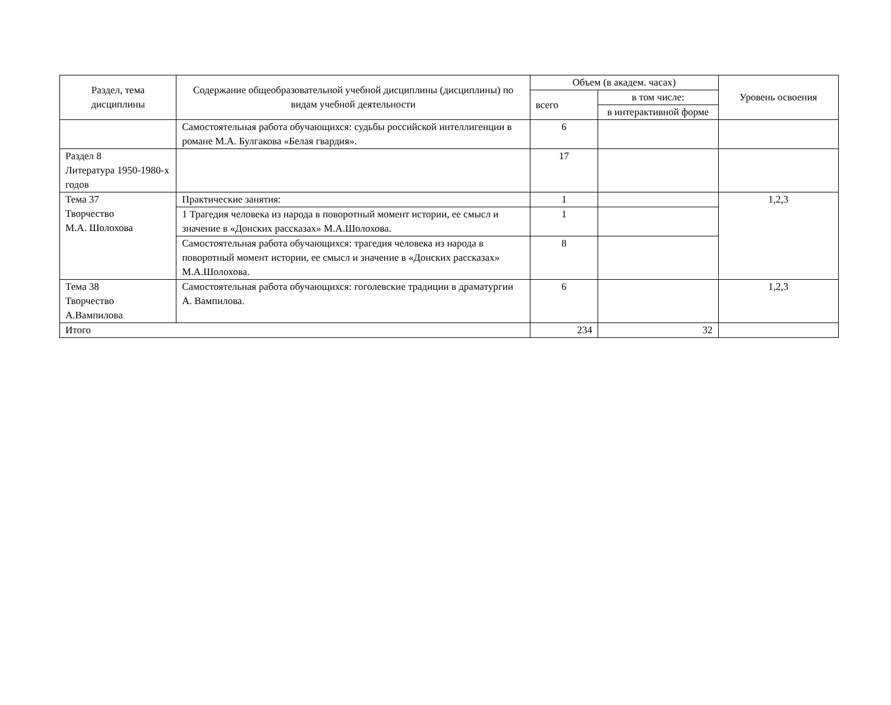| Раздел, тема дисциплины | Содержание общеобразовательной учебной дисциплины (дисциплины) по видам учебной деятельности | Объем (в академ. часах) | | Уровень освоения |
| --- | --- | --- | --- | --- |
| | | всего | в том числе: | |
| | | | в интерактивной форме | |
| | Самостоятельная работа обучающихся: судьбы российской интеллигенции в романе М.А. Булгакова «Белая гвардия». | 6 | | |
| Раздел 8 Литература 1950-1980-х годов | | 17 | | |
| Тема 37 Творчество М.А. Шолохова | Практические занятия: | 1 | | 1,2,3 |
| | 1 Трагедия человека из народа в поворотный момент истории, ее смысл и значение в «Донских рассказах» М.А.Шолохова. | 1 | | |
| | Самостоятельная работа обучающихся: трагедия человека из народа в поворотный момент истории, ее смысл и значение в «Донских рассказах» М.А.Шолохова. | 8 | | |
| Тема 38 Творчество А.Вампилова | Самостоятельная работа обучающихся: гоголевские традиции в драматургии А. Вампилова. | 6 | | 1,2,3 |
| Итого | | 234 | 32 | |